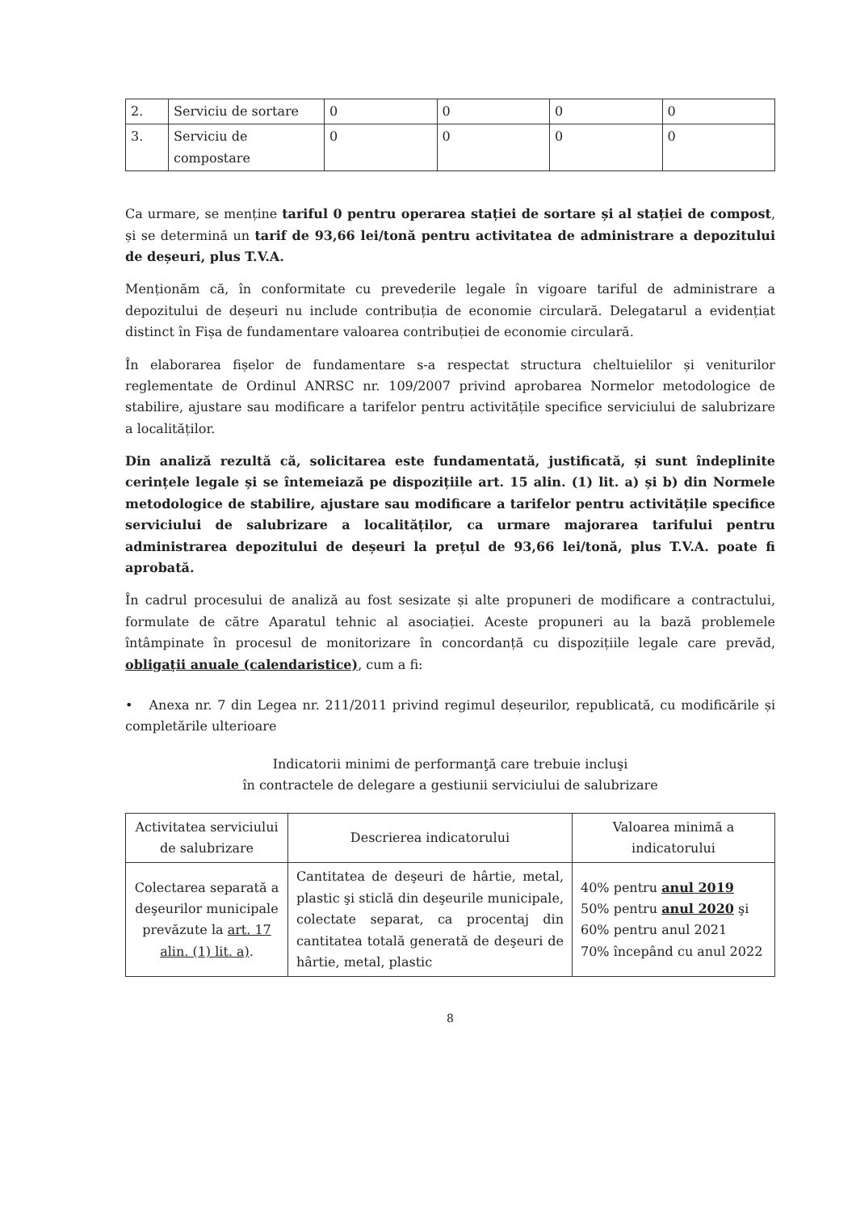| 2. | Serviciu de sortare | 0 | 0 | 0 | 0 |
| 3. | Serviciu de compostare | 0 | 0 | 0 | 0 |
Ca urmare, se menține tariful 0 pentru operarea stației de sortare și al stației de compost, și se determină un tarif de 93,66 lei/tonă pentru activitatea de administrare a depozitului de deșeuri, plus T.V.A.
Menționăm că, în conformitate cu prevederile legale în vigoare tariful de administrare a depozitului de deșeuri nu include contribuția de economie circulară. Delegatarul a evidențiat distinct în Fișa de fundamentare valoarea contribuției de economie circulară.
În elaborarea fișelor de fundamentare s-a respectat structura cheltuielilor și veniturilor reglementate de Ordinul ANRSC nr. 109/2007 privind aprobarea Normelor metodologice de stabilire, ajustare sau modificare a tarifelor pentru activitățile specifice serviciului de salubrizare a localităților.
Din analiză rezultă că, solicitarea este fundamentată, justificată, și sunt îndeplinite cerințele legale și se întemeiază pe dispozițiile art. 15 alin. (1) lit. a) și b) din Normele metodologice de stabilire, ajustare sau modificare a tarifelor pentru activitățile specifice serviciului de salubrizare a localităților, ca urmare majorarea tarifului pentru administrarea depozitului de deșeuri la prețul de 93,66 lei/tonă, plus T.V.A. poate fi aprobată.
În cadrul procesului de analiză au fost sesizate și alte propuneri de modificare a contractului, formulate de către Aparatul tehnic al asociației. Aceste propuneri au la bază problemele întâmpinate în procesul de monitorizare în concordanță cu dispozițiile legale care prevăd, obligații anuale (calendaristice), cum a fi:
• Anexa nr. 7 din Legea nr. 211/2011 privind regimul deșeurilor, republicată, cu modificările și completările ulterioare
Indicatorii minimi de performanţă care trebuie incluşi
în contractele de delegare a gestiunii serviciului de salubrizare
| Activitatea serviciului de salubrizare | Descrierea indicatorului | Valoarea minimă a indicatorului |
| --- | --- | --- |
| Colectarea separată a deşeurilor municipale prevăzute la art. 17 alin. (1) lit. a) . | Cantitatea de deşeuri de hârtie, metal, plastic şi sticlă din deşeurile municipale, colectate separat, ca procentaj din cantitatea totală generată de deşeuri de hârtie, metal, plastic | 40% pentru anul 2019 50% pentru anul 2020 şi 60% pentru anul 2021 70% începând cu anul 2022 |
8